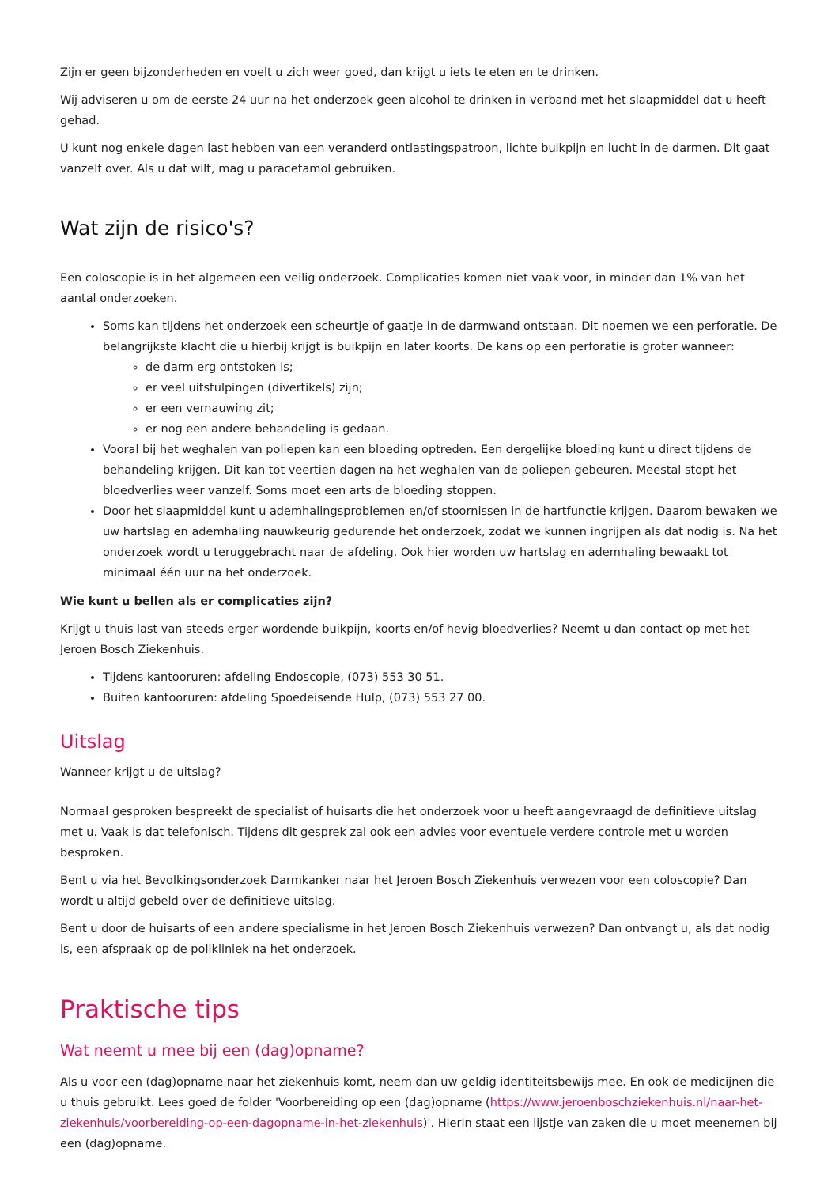Zijn er geen bijzonderheden en voelt u zich weer goed, dan krijgt u iets te eten en te drinken.
Wij adviseren u om de eerste 24 uur na het onderzoek geen alcohol te drinken in verband met het slaapmiddel dat u heeft gehad.
U kunt nog enkele dagen last hebben van een veranderd ontlastingspatroon, lichte buikpijn en lucht in de darmen. Dit gaat vanzelf over. Als u dat wilt, mag u paracetamol gebruiken.
Wat zijn de risico's?
Een coloscopie is in het algemeen een veilig onderzoek. Complicaties komen niet vaak voor, in minder dan 1% van het aantal onderzoeken.
Soms kan tijdens het onderzoek een scheurtje of gaatje in de darmwand ontstaan. Dit noemen we een perforatie. De belangrijkste klacht die u hierbij krijgt is buikpijn en later koorts. De kans op een perforatie is groter wanneer:
de darm erg ontstoken is;
er veel uitstulpingen (divertikels) zijn;
er een vernauwing zit;
er nog een andere behandeling is gedaan.
Vooral bij het weghalen van poliepen kan een bloeding optreden. Een dergelijke bloeding kunt u direct tijdens de behandeling krijgen. Dit kan tot veertien dagen na het weghalen van de poliepen gebeuren. Meestal stopt het bloedverlies weer vanzelf. Soms moet een arts de bloeding stoppen.
Door het slaapmiddel kunt u ademhalingsproblemen en/of stoornissen in de hartfunctie krijgen. Daarom bewaken we uw hartslag en ademhaling nauwkeurig gedurende het onderzoek, zodat we kunnen ingrijpen als dat nodig is. Na het onderzoek wordt u teruggebracht naar de afdeling. Ook hier worden uw hartslag en ademhaling bewaakt tot minimaal één uur na het onderzoek.
Wie kunt u bellen als er complicaties zijn?
Krijgt u thuis last van steeds erger wordende buikpijn, koorts en/of hevig bloedverlies? Neemt u dan contact op met het Jeroen Bosch Ziekenhuis.
Tijdens kantooruren: afdeling Endoscopie, (073) 553 30 51.
Buiten kantooruren: afdeling Spoedeisende Hulp, (073) 553 27 00.
Uitslag
Wanneer krijgt u de uitslag?
Normaal gesproken bespreekt de specialist of huisarts die het onderzoek voor u heeft aangevraagd de definitieve uitslag met u. Vaak is dat telefonisch. Tijdens dit gesprek zal ook een advies voor eventuele verdere controle met u worden besproken.
Bent u via het Bevolkingsonderzoek Darmkanker naar het Jeroen Bosch Ziekenhuis verwezen voor een coloscopie? Dan wordt u altijd gebeld over de definitieve uitslag.
Bent u door de huisarts of een andere specialisme in het Jeroen Bosch Ziekenhuis verwezen? Dan ontvangt u, als dat nodig is, een afspraak op de polikliniek na het onderzoek.
Praktische tips
Wat neemt u mee bij een (dag)opname?
Als u voor een (dag)opname naar het ziekenhuis komt, neem dan uw geldig identiteitsbewijs mee. En ook de medicijnen die u thuis gebruikt. Lees goed de folder 'Voorbereiding op een (dag)opname (https://www.jeroenboschziekenhuis.nl/naar-het-ziekenhuis/voorbereiding-op-een-dagopname-in-het-ziekenhuis)'. Hierin staat een lijstje van zaken die u moet meenemen bij een (dag)opname.